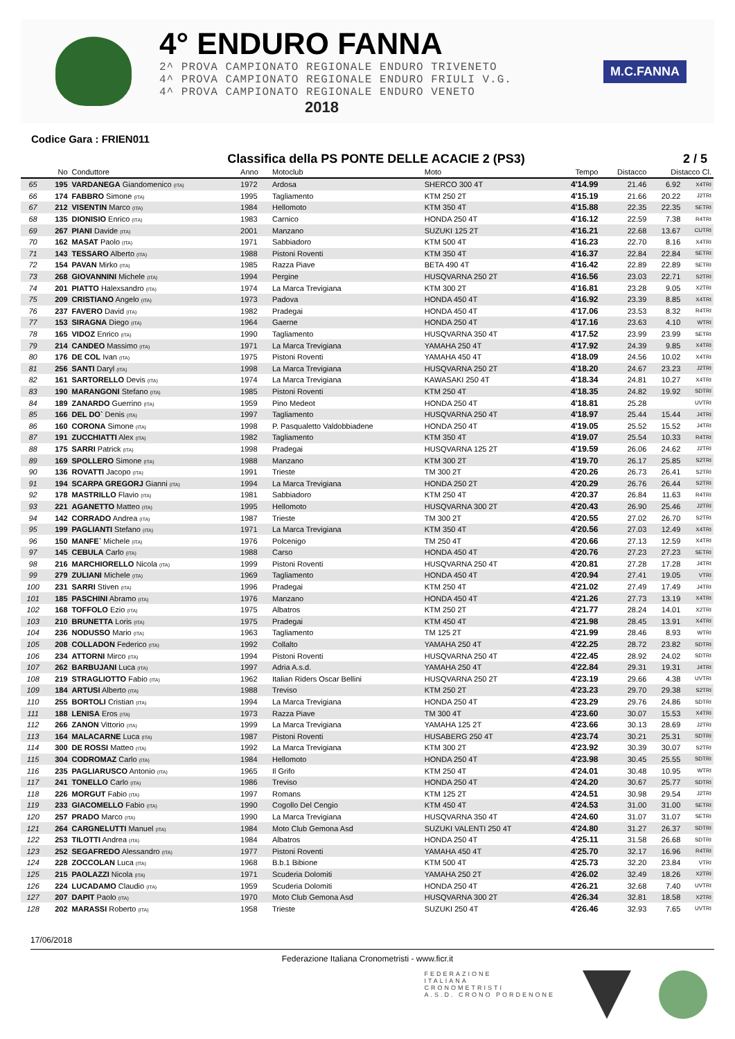4° ENDURO FANNA
2^ PROVA CAMPIONATO REGIONALE ENDURO TRIVENETO
4^ PROVA CAMPIONATO REGIONALE ENDURO FRIULI V.G.
4^ PROVA CAMPIONATO REGIONALE ENDURO VENETO
2018
M.C.FANNA
Codice Gara : FRIEN011
Classifica della PS PONTE DELLE ACACIE 2 (PS3) 2 / 5
| | No | Conduttore | Anno | Motoclub | Moto | Tempo | Distacco | Distacco Cl. | |
| --- | --- | --- | --- | --- | --- | --- | --- | --- | --- |
| 65 | 195 | VARDANEGA Giandomenico (ITA) | 1972 | Ardosa | SHERCO 300 4T | 4'14.99 | 21.46 | 6.92 | X4TRI |
| 66 | 174 | FABBRO Simone (ITA) | 1995 | Tagliamento | KTM 250 2T | 4'15.19 | 21.66 | 20.22 | J2TRI |
| 67 | 212 | VISENTIN Marco (ITA) | 1984 | Hellomoto | KTM 350 4T | 4'15.88 | 22.35 | 22.35 | SETRI |
| 68 | 135 | DIONISIO Enrico (ITA) | 1983 | Carnico | HONDA 250 4T | 4'16.12 | 22.59 | 7.38 | R4TRI |
| 69 | 267 | PIANI Davide (ITA) | 2001 | Manzano | SUZUKI 125 2T | 4'16.21 | 22.68 | 13.67 | CUTRI |
| 70 | 162 | MASAT Paolo (ITA) | 1971 | Sabbiadoro | KTM 500 4T | 4'16.23 | 22.70 | 8.16 | X4TRI |
| 71 | 143 | TESSARO Alberto (ITA) | 1988 | Pistoni Roventi | KTM 350 4T | 4'16.37 | 22.84 | 22.84 | SETRI |
| 72 | 154 | PAVAN Mirko (ITA) | 1985 | Razza Piave | BETA 490 4T | 4'16.42 | 22.89 | 22.89 | SETRI |
| 73 | 268 | GIOVANNINI Michele (ITA) | 1994 | Pergine | HUSQVARNA 250 2T | 4'16.56 | 23.03 | 22.71 | S2TRI |
| 74 | 201 | PIATTO Halexsandro (ITA) | 1974 | La Marca Trevigiana | KTM 300 2T | 4'16.81 | 23.28 | 9.05 | X2TRI |
| 75 | 209 | CRISTIANO Angelo (ITA) | 1973 | Padova | HONDA 450 4T | 4'16.92 | 23.39 | 8.85 | X4TRI |
| 76 | 237 | FAVERO David (ITA) | 1982 | Pradegai | HONDA 450 4T | 4'17.06 | 23.53 | 8.32 | R4TRI |
| 77 | 153 | SIRAGNA Diego (ITA) | 1964 | Gaerne | HONDA 250 4T | 4'17.16 | 23.63 | 4.10 | WTRI |
| 78 | 165 | VIDOZ Enrico (ITA) | 1990 | Tagliamento | HUSQVARNA 350 4T | 4'17.52 | 23.99 | 23.99 | SETRI |
| 79 | 214 | CANDEO Massimo (ITA) | 1971 | La Marca Trevigiana | YAMAHA 250 4T | 4'17.92 | 24.39 | 9.85 | X4TRI |
| 80 | 176 | DE COL Ivan (ITA) | 1975 | Pistoni Roventi | YAMAHA 450 4T | 4'18.09 | 24.56 | 10.02 | X4TRI |
| 81 | 256 | SANTI Daryl (ITA) | 1998 | La Marca Trevigiana | HUSQVARNA 250 2T | 4'18.20 | 24.67 | 23.23 | J2TRI |
| 82 | 161 | SARTORELLO Devis (ITA) | 1974 | La Marca Trevigiana | KAWASAKI 250 4T | 4'18.34 | 24.81 | 10.27 | X4TRI |
| 83 | 190 | MARANGONI Stefano (ITA) | 1985 | Pistoni Roventi | KTM 250 4T | 4'18.35 | 24.82 | 19.92 | SDTRI |
| 84 | 189 | ZANARDO Guerrino (ITA) | 1959 | Pino Medeot | HONDA 250 4T | 4'18.81 | 25.28 | | UVTRI |
| 85 | 166 | DEL DO` Denis (ITA) | 1997 | Tagliamento | HUSQVARNA 250 4T | 4'18.97 | 25.44 | 15.44 | J4TRI |
| 86 | 160 | CORONA Simone (ITA) | 1998 | P. Pasqualetto Valdobbiadene | HONDA 250 4T | 4'19.05 | 25.52 | 15.52 | J4TRI |
| 87 | 191 | ZUCCHIATTI Alex (ITA) | 1982 | Tagliamento | KTM 350 4T | 4'19.07 | 25.54 | 10.33 | R4TRI |
| 88 | 175 | SARRI Patrick (ITA) | 1998 | Pradegai | HUSQVARNA 125 2T | 4'19.59 | 26.06 | 24.62 | J2TRI |
| 89 | 169 | SPOLLERO Simone (ITA) | 1988 | Manzano | KTM 300 2T | 4'19.70 | 26.17 | 25.85 | S2TRI |
| 90 | 136 | ROVATTI Jacopo (ITA) | 1991 | Trieste | TM 300 2T | 4'20.26 | 26.73 | 26.41 | S2TRI |
| 91 | 194 | SCARPA GREGORJ Gianni (ITA) | 1994 | La Marca Trevigiana | HONDA 250 2T | 4'20.29 | 26.76 | 26.44 | S2TRI |
| 92 | 178 | MASTRILLO Flavio (ITA) | 1981 | Sabbiadoro | KTM 250 4T | 4'20.37 | 26.84 | 11.63 | R4TRI |
| 93 | 221 | AGANETTO Matteo (ITA) | 1995 | Hellomoto | HUSQVARNA 300 2T | 4'20.43 | 26.90 | 25.46 | J2TRI |
| 94 | 142 | CORRADO Andrea (ITA) | 1987 | Trieste | TM 300 2T | 4'20.55 | 27.02 | 26.70 | S2TRI |
| 95 | 199 | PAGLIANTI Stefano (ITA) | 1971 | La Marca Trevigiana | KTM 350 4T | 4'20.56 | 27.03 | 12.49 | X4TRI |
| 96 | 150 | MANFE` Michele (ITA) | 1976 | Polcenigo | TM 250 4T | 4'20.66 | 27.13 | 12.59 | X4TRI |
| 97 | 145 | CEBULA Carlo (ITA) | 1988 | Carso | HONDA 450 4T | 4'20.76 | 27.23 | 27.23 | SETRI |
| 98 | 216 | MARCHIORELLO Nicola (ITA) | 1999 | Pistoni Roventi | HUSQVARNA 250 4T | 4'20.81 | 27.28 | 17.28 | J4TRI |
| 99 | 279 | ZULIANI Michele (ITA) | 1969 | Tagliamento | HONDA 450 4T | 4'20.94 | 27.41 | 19.05 | VTRI |
| 100 | 231 | SARRI Stiven (ITA) | 1996 | Pradegai | KTM 250 4T | 4'21.02 | 27.49 | 17.49 | J4TRI |
| 101 | 185 | PASCHINI Abramo (ITA) | 1976 | Manzano | HONDA 450 4T | 4'21.26 | 27.73 | 13.19 | X4TRI |
| 102 | 168 | TOFFOLO Ezio (ITA) | 1975 | Albatros | KTM 250 2T | 4'21.77 | 28.24 | 14.01 | X2TRI |
| 103 | 210 | BRUNETTA Loris (ITA) | 1975 | Pradegai | KTM 450 4T | 4'21.98 | 28.45 | 13.91 | X4TRI |
| 104 | 236 | NODUSSO Mario (ITA) | 1963 | Tagliamento | TM 125 2T | 4'21.99 | 28.46 | 8.93 | WTRI |
| 105 | 208 | COLLADON Federico (ITA) | 1992 | Collalto | YAMAHA 250 4T | 4'22.25 | 28.72 | 23.82 | SDTRI |
| 106 | 234 | ATTORNI Mirco (ITA) | 1994 | Pistoni Roventi | HUSQVARNA 250 4T | 4'22.45 | 28.92 | 24.02 | SDTRI |
| 107 | 262 | BARBUJANI Luca (ITA) | 1997 | Adria A.s.d. | YAMAHA 250 4T | 4'22.84 | 29.31 | 19.31 | J4TRI |
| 108 | 219 | STRAGLIOTTO Fabio (ITA) | 1962 | Italian Riders Oscar Bellini | HUSQVARNA 250 2T | 4'23.19 | 29.66 | 4.38 | UVTRI |
| 109 | 184 | ARTUSI Alberto (ITA) | 1988 | Treviso | KTM 250 2T | 4'23.23 | 29.70 | 29.38 | S2TRI |
| 110 | 255 | BORTOLI Cristian (ITA) | 1994 | La Marca Trevigiana | HONDA 250 4T | 4'23.29 | 29.76 | 24.86 | SDTRI |
| 111 | 188 | LENISA Eros (ITA) | 1973 | Razza Piave | TM 300 4T | 4'23.60 | 30.07 | 15.53 | X4TRI |
| 112 | 266 | ZANON Vittorio (ITA) | 1999 | La Marca Trevigiana | YAMAHA 125 2T | 4'23.66 | 30.13 | 28.69 | J2TRI |
| 113 | 164 | MALACARNE Luca (ITA) | 1987 | Pistoni Roventi | HUSABERG 250 4T | 4'23.74 | 30.21 | 25.31 | SDTRI |
| 114 | 300 | DE ROSSI Matteo (ITA) | 1992 | La Marca Trevigiana | KTM 300 2T | 4'23.92 | 30.39 | 30.07 | S2TRI |
| 115 | 304 | CODROMAZ Carlo (ITA) | 1984 | Hellomoto | HONDA 250 4T | 4'23.98 | 30.45 | 25.55 | SDTRI |
| 116 | 235 | PAGLIARUSCO Antonio (ITA) | 1965 | Il Grifo | KTM 250 4T | 4'24.01 | 30.48 | 10.95 | WTRI |
| 117 | 241 | TONELLO Carlo (ITA) | 1986 | Treviso | HONDA 250 4T | 4'24.20 | 30.67 | 25.77 | SDTRI |
| 118 | 226 | MORGUT Fabio (ITA) | 1997 | Romans | KTM 125 2T | 4'24.51 | 30.98 | 29.54 | J2TRI |
| 119 | 233 | GIACOMELLO Fabio (ITA) | 1990 | Cogollo Del Cengio | KTM 450 4T | 4'24.53 | 31.00 | 31.00 | SETRI |
| 120 | 257 | PRADO Marco (ITA) | 1990 | La Marca Trevigiana | HUSQVARNA 350 4T | 4'24.60 | 31.07 | 31.07 | SETRI |
| 121 | 264 | CARGNELUTTI Manuel (ITA) | 1984 | Moto Club Gemona Asd | SUZUKI VALENTI 250 4T | 4'24.80 | 31.27 | 26.37 | SDTRI |
| 122 | 253 | TILOTTI Andrea (ITA) | 1984 | Albatros | HONDA 250 4T | 4'25.11 | 31.58 | 26.68 | SDTRI |
| 123 | 252 | SEGAFREDO Alessandro (ITA) | 1977 | Pistoni Roventi | YAMAHA 450 4T | 4'25.70 | 32.17 | 16.96 | R4TRI |
| 124 | 228 | ZOCCOLAN Luca (ITA) | 1968 | B.b.1 Bibione | KTM 500 4T | 4'25.73 | 32.20 | 23.84 | VTRI |
| 125 | 215 | PAOLAZZI Nicola (ITA) | 1971 | Scuderia Dolomiti | YAMAHA 250 2T | 4'26.02 | 32.49 | 18.26 | X2TRI |
| 126 | 224 | LUCADAMO Claudio (ITA) | 1959 | Scuderia Dolomiti | HONDA 250 4T | 4'26.21 | 32.68 | 7.40 | UVTRI |
| 127 | 207 | DAPIT Paolo (ITA) | 1970 | Moto Club Gemona Asd | HUSQVARNA 300 2T | 4'26.34 | 32.81 | 18.58 | X2TRI |
| 128 | 202 | MARASSI Roberto (ITA) | 1958 | Trieste | SUZUKI 250 4T | 4'26.46 | 32.93 | 7.65 | UVTRI |
17/06/2018
Federazione Italiana Cronometristi - www.ficr.it
FEDERAZIONE
ITALIANA
CRONOMETRISTI
A.S.D. CRONO PORDENONE